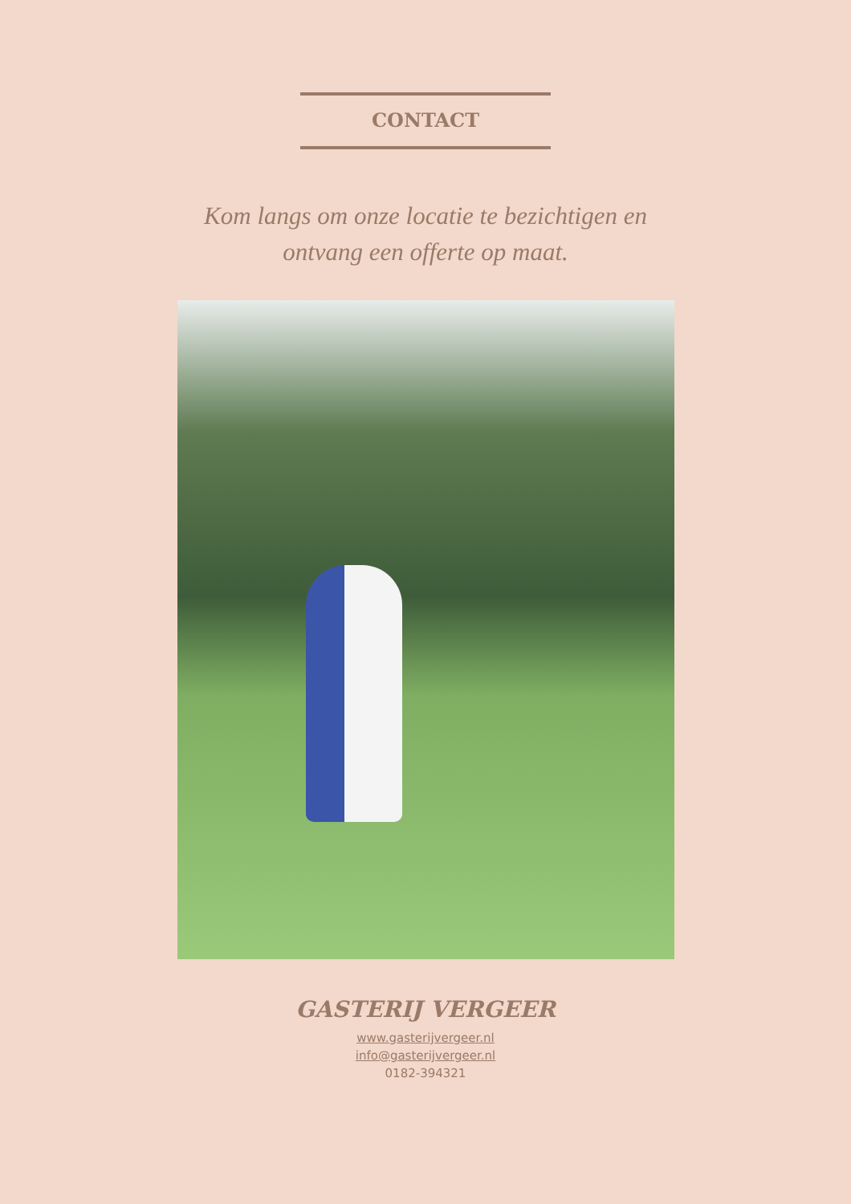CONTACT
Kom langs om onze locatie te bezichtigen en ontvang een offerte op maat.
GASTERIJ VERGEER
www.gasterijvergeer.nl
info@gasterijvergeer.nl
0182-394321